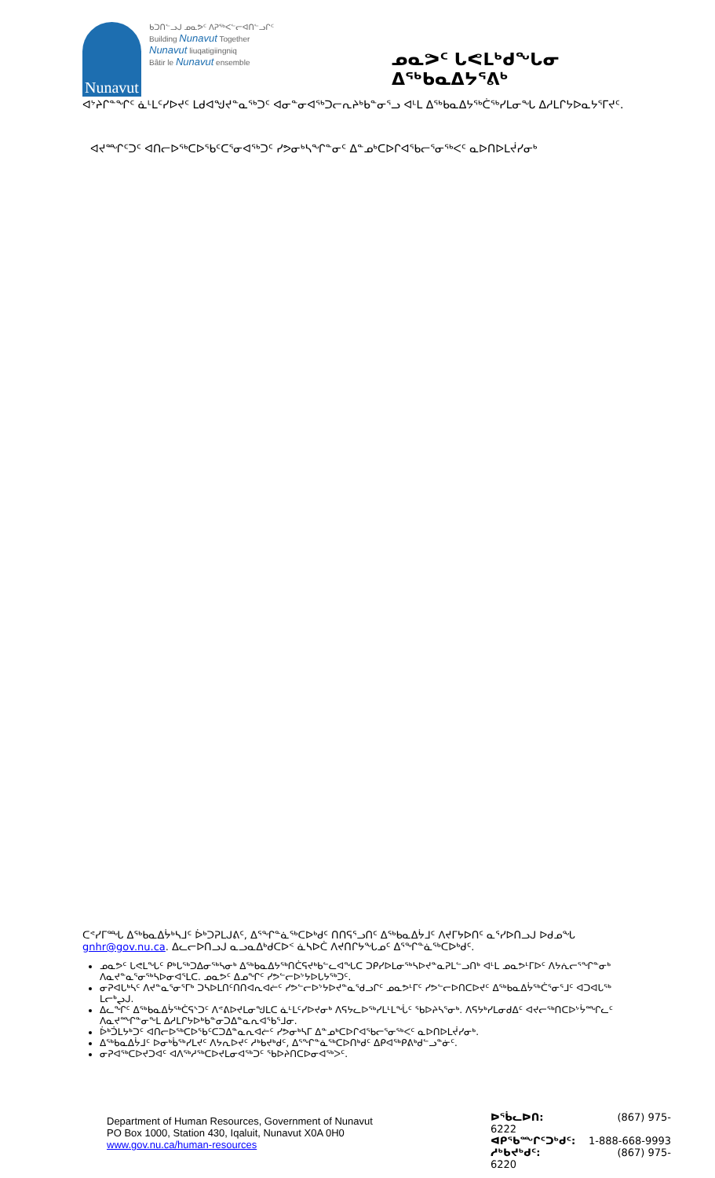Nunavut
ᑲᑐᑎᓪᓗᒍ ᓄᓇᕗᑦ ᐱᕈᖅᐸᓪᓕᐊᑎᓪᓗᒋᑦ
Building Nunavut Together
Nunavut liuqatigiingniq
Bâtir le Nunavut ensemble
ᓄᓇᕗᑦ ᒐᕙᒪᒃᑯᖓᓂ
ᐃᖅᑲᓇᐃᔭᕐᕕᒃ
ᐊᔾᔨᒋᓐᖏᑦ ᓈᒻᒪᑦᓯᐅᔪᑦ ᒪᑯᐊᖑᔪᓐᓇᖅᑐᑦ ᐊᓂᓐᓂᐊᖅᑐᓕᕆᔨᒃᑲᓐᓂᕐᓗ ᐊᒻᒪ ᐃᖅᑲᓇᐃᔭᖅᑖᖅᓯᒪᓂᖓ ᐃᓱᒪᒋᔭᐅᓇᔭᕐᒥᔪᑦ.
ᐊᔪᙱᑦᑐᑦ ᐊᑎᓕᐅᖅᑕᐅᖃᑦᑕᕐᓂᐊᖅᑐᑦ ᓯᕗᓂᒃᓴᖏᓐᓂᑦ ᐃᓐᓄᒃᑕᐅᒋᐊᖃᓕᕐᓂᖅᐸᑦ ᓇᐅᑎᐅᒪᔫᓯᓂᒃ
ᑕᕝᓯᒥᙵ ᐃᖅᑲᓇᐃᔮᒃᓴᒧᑦ ᐆᒃᑐᕈᒪᒍᕕᑦ, ᐃᕐᖏᓐᓈᖅᑕᐅᒃᑯᑦ ᑎᑎᕋᕐᓗᑎᑦ ᐃᖅᑲᓇᐃᔮᒧᑦ ᐱᔪᒥᔭᐅᑎᑦ ᓇᕐᓯᐅᑎᓗᒍ ᐅᑯᓄᖓ gnhr@gov.nu.ca. ᐃᓚᓕᐅᑎᓗᒍ ᓇᓗᓇᐃᒃᑯᑕᐅᑉ ᓈᓴᐅᑖ ᐱᔪᑎᒋᔭᖓᓄᑦ ᐃᕐᖏᓐᓈᖅᑕᐅᒃᑯᑦ.
ᓄᓇᕗᑦ ᒐᕙᒪᖓᑦ ᑭᒃᒐᖅᑐᐃᓂᖅᓴᓂᒃ ᐃᖅᑲᓇᐃᔭᖅᑎᑖᕋᔪᒃᑲᓪᓚᐊᖓᑕ ᑐᑭᓯᐅᒪᓂᖅᓴᐅᔪᓐᓇᕈᒪᓪᓗᑎᒃ ᐊᒻᒪ ᓄᓇᕗᒻᒥᐅᑦ ᐱᔭᕇᓕᕐᖏᓐᓂᒃ ᐱᓇᔪᓐᓇᕐᓂᖅᓴᐅᓂᐊᕐᒪᑕ. ᓄᓇᕗᑦ ᐃᓄᖏᑦ ᓯᕗᓪᓕᐅᔾᔭᐅᒐᔭᖅᑐᑦ.
ᓂᕈᐊᒐᒃᓴᑦ ᐱᔪᓐᓇᕐᓂᕐᒥᒃ ᑐᓴᐅᒪᑎᑦᑎᑎᐊᕆᐊᓖᑦ ᓯᕗᓪᓕᐅᔾᔭᐅᔪᓐᓇᖁᓗᒋᑦ ᓄᓇᕗᒻᒥᑦ ᓯᕗᓪᓕᐅᑎᑕᐅᔪᑦ ᐃᖅᑲᓇᐃᔮᖅᑖᕐᓂᕐᒧᑦ ᐊᑐᐊᒐᖅ ᒪᓕᒃᖢᒍ.
ᐃᓚᖏᑦ ᐃᖅᑲᓇᐃᔮᖅᑖᕋᔅᑐᑦ ᐱᕝᕕᐅᔪᒪᓂᖑᒪᑕ ᓈᒻᒪᑦᓯᐅᔪᓂᒃ ᐱᕋᔭᓚᐅᖅᓯᒪᒻᒪᖔᑦ ᖃᐅᔨᓴᕐᓂᒃ. ᐱᕋᔭᒃᓯᒪᓂᑯᐃᑦ ᐊᔪᓕᖅᑎᑕᐅᔾᔮᙱᓚᑦ ᐱᓇᔪᙱᓐᓂᖕᒪ ᐃᓱᒪᒋᔭᐅᒃᑲᓐᓂᑐᐃᓐᓇᕆᐊᖃᕐᒧᓂ.
ᐆᒃᑑᒪᔭᒃᑐᑦ ᐊᑎᓕᐅᖅᑕᐅᖃᑦᑕᑐᐃᓐᓇᕆᐊᓖᑦ ᓯᕗᓂᒃᓴᒥ ᐃᓐᓄᒃᑕᐅᒋᐊᖃᓕᕐᓂᖅᐸᑦ ᓇᐅᑎᐅᒪᔫᓯᓂᒃ.
ᐃᖅᑲᓇᐃᔮᒧᑦ ᐅᓂᒃᑳᖅᓯᒪᔪᑦ ᐱᔭᕆᐅᔪᑦ ᓱᒃᑲᔪᒃᑯᑦ, ᐃᕐᖏᓐᓈᖅᑕᐅᑎᒃᑯᑦ ᐃᑭᐊᖅᑭᕕᒃᑯᓪᓗᓐᓃᑦ.
ᓂᕈᐊᖅᑕᐅᔪᑐᐊᑦ ᐊᐱᖅᓱᖅᑕᐅᔪᒪᓂᐊᖅᑐᑦ ᖃᐅᔨᑎᑕᐅᓂᐊᖅᐳᑦ.
Department of Human Resources, Government of Nunavut
PO Box 1000, Station 430, Iqaluit, Nunavut X0A 0H0
www.gov.nu.ca/human-resources
ᐅᖄᓚᐅᑎ: (867) 975-
6222
ᐊᑭᖃᙱᑦᑐᒃᑯᑦ: 1-888-668-9993
ᓱᒃᑲᔪᒃᑯᑦ: (867) 975-
6220